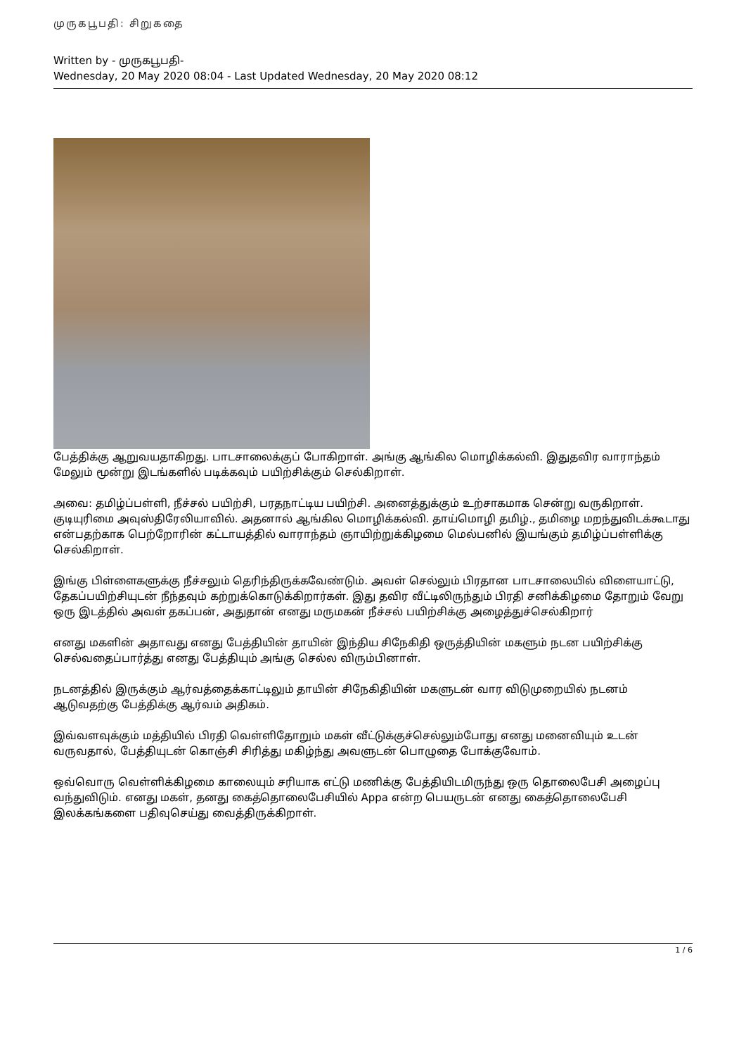முருகபூபதி: சிறுகதை
Written by - முருகபூபதி-
Wednesday, 20 May 2020 08:04 - Last Updated Wednesday, 20 May 2020 08:12
பேத்திக்கு ஆறுவயதாகிறது. பாடசாலைக்குப் போகிறாள். அங்கு ஆங்கில மொழிக்கல்வி. இதுதவிர வாராந்தம் மேலும் மூன்று இடங்களில் படிக்கவும் பயிற்சிக்கும் செல்கிறாள்.
அவை: தமிழ்ப்பள்ளி, நீச்சல் பயிற்சி, பரதநாட்டிய பயிற்சி. அனைத்துக்கும் உற்சாகமாக சென்று வருகிறாள். குடியுரிமை அவுஸ்திரேலியாவில். அதனால் ஆங்கில மொழிக்கல்வி. தாய்மொழி தமிழ்., தமிழை மறந்துவிடக்கூடாது என்பதற்காக பெற்றோரின் கட்டாயத்தில் வாராந்தம் ஞாயிற்றுக்கிழமை மெல்பனில் இயங்கும் தமிழ்ப்பள்ளிக்கு செல்கிறாள்.
இங்கு பிள்ளைகளுக்கு நீச்சலும் தெரிந்திருக்கவேண்டும். அவள் செல்லும் பிரதான பாடசாலையில் விளையாட்டு, தேகப்பயிற்சியுடன் நீந்தவும் கற்றுக்கொடுக்கிறார்கள். இது தவிர வீட்டிலிருந்தும் பிரதி சனிக்கிழமை தோறும் வேறு ஒரு இடத்தில் அவள் தகப்பன், அதுதான் எனது மருமகன் நீச்சல் பயிற்சிக்கு அழைத்துச்செல்கிறார்
எனது மகளின் அதாவது எனது பேத்தியின் தாயின் இந்திய சிநேகிதி ஒருத்தியின் மகளும் நடன பயிற்சிக்கு செல்வதைப்பார்த்து எனது பேத்தியும் அங்கு செல்ல விரும்பினாள்.
நடனத்தில் இருக்கும் ஆர்வத்தைக்காட்டிலும் தாயின் சிநேகிதியின் மகளுடன் வார விடுமுறையில் நடனம் ஆடுவதற்கு பேத்திக்கு ஆர்வம் அதிகம்.
இவ்வளவுக்கும் மத்தியில் பிரதி வெள்ளிதோறும் மகள் வீட்டுக்குச்செல்லும்போது எனது மனைவியும் உடன் வருவதால், பேத்தியுடன் கொஞ்சி சிரித்து மகிழ்ந்து அவளுடன் பொழுதை போக்குவோம்.
ஒவ்வொரு வெள்ளிக்கிழமை காலையும் சரியாக எட்டு மணிக்கு பேத்தியிடமிருந்து ஒரு தொலைபேசி அழைப்பு வந்துவிடும். எனது மகள், தனது கைத்தொலைபேசியில் Appa என்ற பெயருடன் எனது கைத்தொலைபேசி இலக்கங்களை பதிவுசெய்து வைத்திருக்கிறாள்.
1 / 6